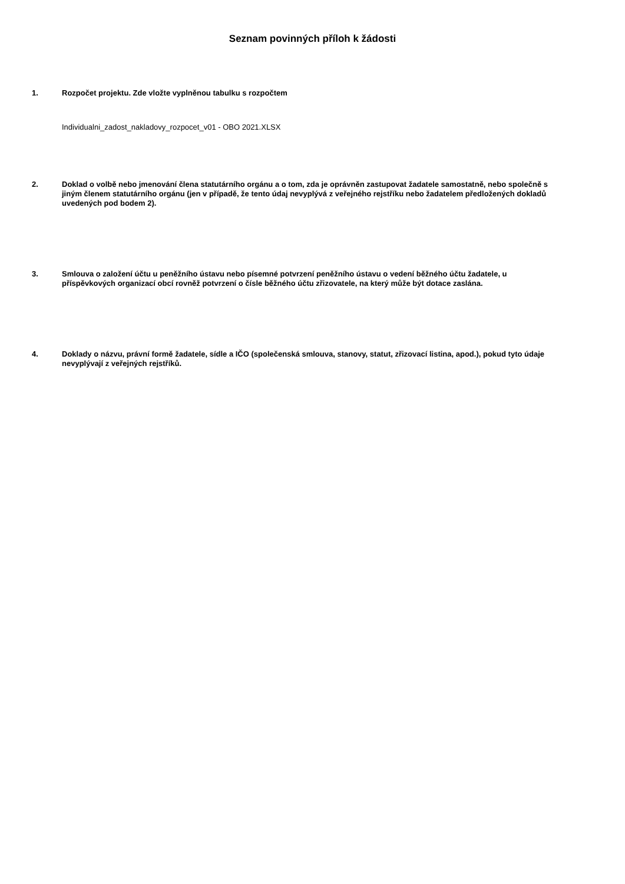Seznam povinných příloh k žádosti
1. Rozpočet projektu. Zde vložte vyplněnou tabulku s rozpočtem
Individualni_zadost_nakladovy_rozpocet_v01 - OBO 2021.XLSX
2. Doklad o volbě nebo jmenování člena statutárního orgánu a o tom, zda je oprávněn zastupovat žadatele samostatně, nebo společně s jiným členem statutárního orgánu (jen v případě, že tento údaj nevyplývá z veřejného rejstříku nebo žadatelem předložených dokladů uvedených pod bodem 2).
3. Smlouva o založení účtu u peněžního ústavu nebo písemné potvrzení peněžního ústavu o vedení běžného účtu žadatele, u příspěvkových organizací obcí rovněž potvrzení o čísle běžného účtu zřizovatele, na který může být dotace zaslána.
4. Doklady o názvu, právní formě žadatele, sídle a IČO (společenská smlouva, stanovy, statut, zřizovací listina, apod.), pokud tyto údaje nevyplývají z veřejných rejstříků.